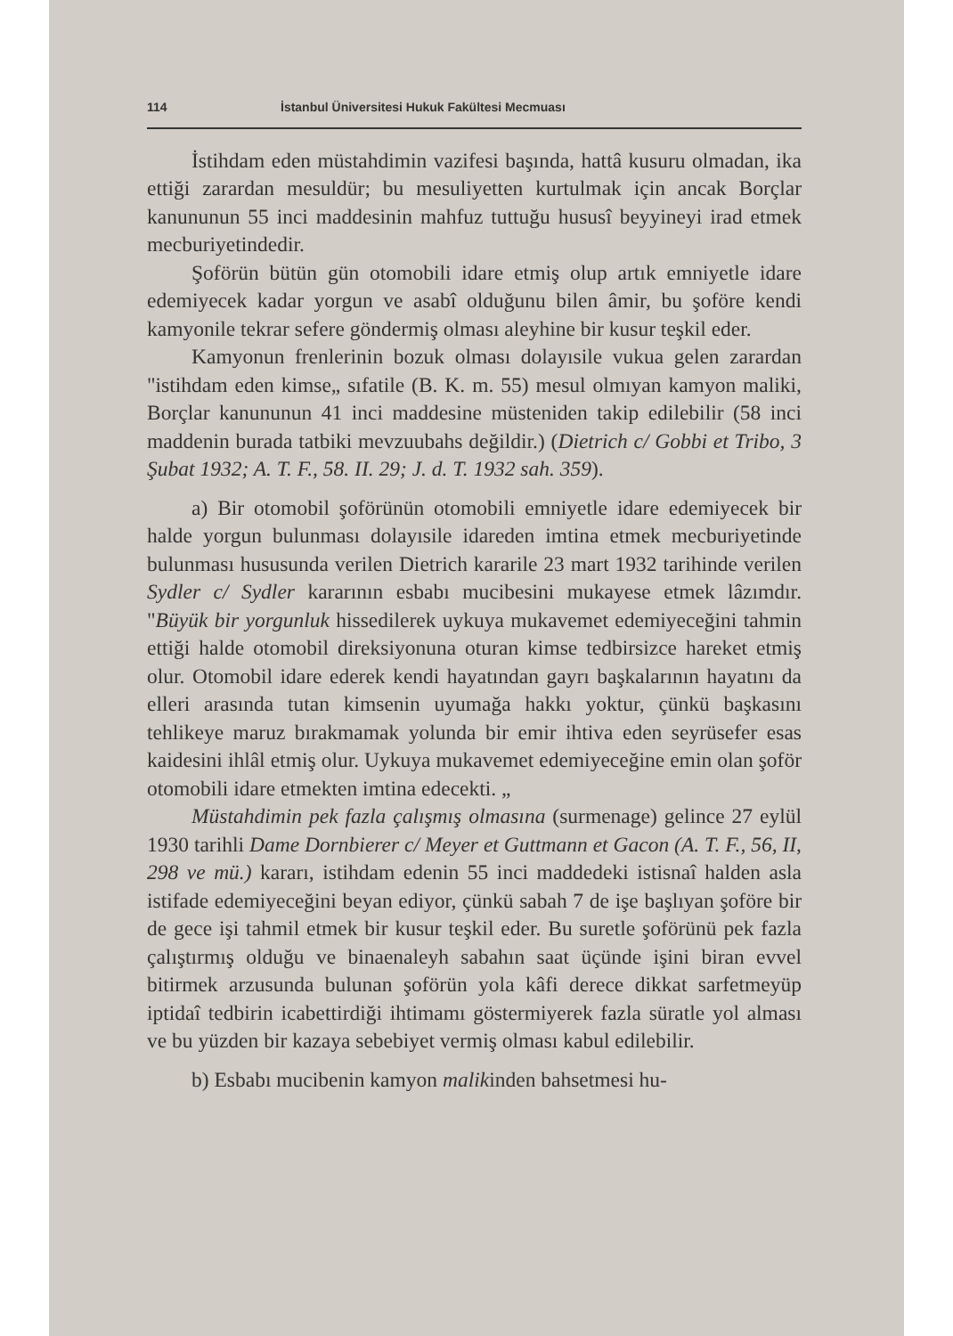114 İstanbul Üniversitesi Hukuk Fakültesi Mecmuası
İstihdam eden müstahdimin vazifesi başında, hattâ kusuru olmadan, ika ettiği zarardan mesuldür; bu mesuliyetten kurtulmak için ancak Borçlar kanununun 55 inci maddesinin mahfuz tuttuğu hususî beyyineyi irad etmek mecburiyetindedir.
Şoförün bütün gün otomobili idare etmiş olup artık emniyetle idare edemiyecek kadar yorgun ve asabî olduğunu bilen âmir, bu şoföre kendi kamyonile tekrar sefere göndermiş olması aleyhine bir kusur teşkil eder.
Kamyonun frenlerinin bozuk olması dolayısile vukua gelen zarardan "istihdam eden kimse„ sıfatile (B. K. m. 55) mesul olmıyan kamyon maliki, Borçlar kanununun 41 inci maddesine müsteniden takip edilebilir (58 inci maddenin burada tatbiki mevzuubahs değildir.) (Dietrich c/ Gobbi et Tribo, 3 Şubat 1932; A. T. F., 58. II. 29; J. d. T. 1932 sah. 359).
a) Bir otomobil şoförünün otomobili emniyetle idare edemiyecek bir halde yorgun bulunması dolayısile idareden imtina etmek mecburiyetinde bulunması hususunda verilen Dietrich kararile 23 mart 1932 tarihinde verilen Sydler c/ Sydler kararının esbabı mucibesini mukayese etmek lâzımdır. "Büyük bir yorgunluk hissedilerek uykuya mukavemet edemiyeceğini tahmin ettiği halde otomobil direksiyonuna oturan kimse tedbirsizce hareket etmiş olur. Otomobil idare ederek kendi hayatından gayrı başkalarının hayatını da elleri arasında tutan kimsenin uyumağa hakkı yoktur, çünkü başkasını tehlikeye maruz bırakmamak yolunda bir emir ihtiva eden seyrüsefer esas kaidesini ihlâl etmiş olur. Uykuya mukavemet edemiyeceğine emin olan şoför otomobili idare etmekten imtina edecekti. „
Müstahdimin pek fazla çalışmış olmasına (surmenage) gelince 27 eylül 1930 tarihli Dame Dornbierer c/ Meyer et Guttmann et Gacon (A. T. F., 56, II, 298 ve mü.) kararı, istihdam edenin 55 inci maddedeki istisnaî halden asla istifade edemiyeceğini beyan ediyor, çünkü sabah 7 de işe başlıyan şoföre bir de gece işi tahmil etmek bir kusur teşkil eder. Bu suretle şoförünü pek fazla çalıştırmış olduğu ve binaenaleyh sabahın saat üçünde işini biran evvel bitirmek arzusunda bulunan şoförün yola kâfi derece dikkat sarfetmeyüp iptidaî tedbirin icabettirdiği ihtimamı göstermiyerek fazla süratle yol alması ve bu yüzden bir kazaya sebebiyet vermiş olması kabul edilebilir.
b) Esbabı mucibenin kamyon malikinden bahsetmesi hu-